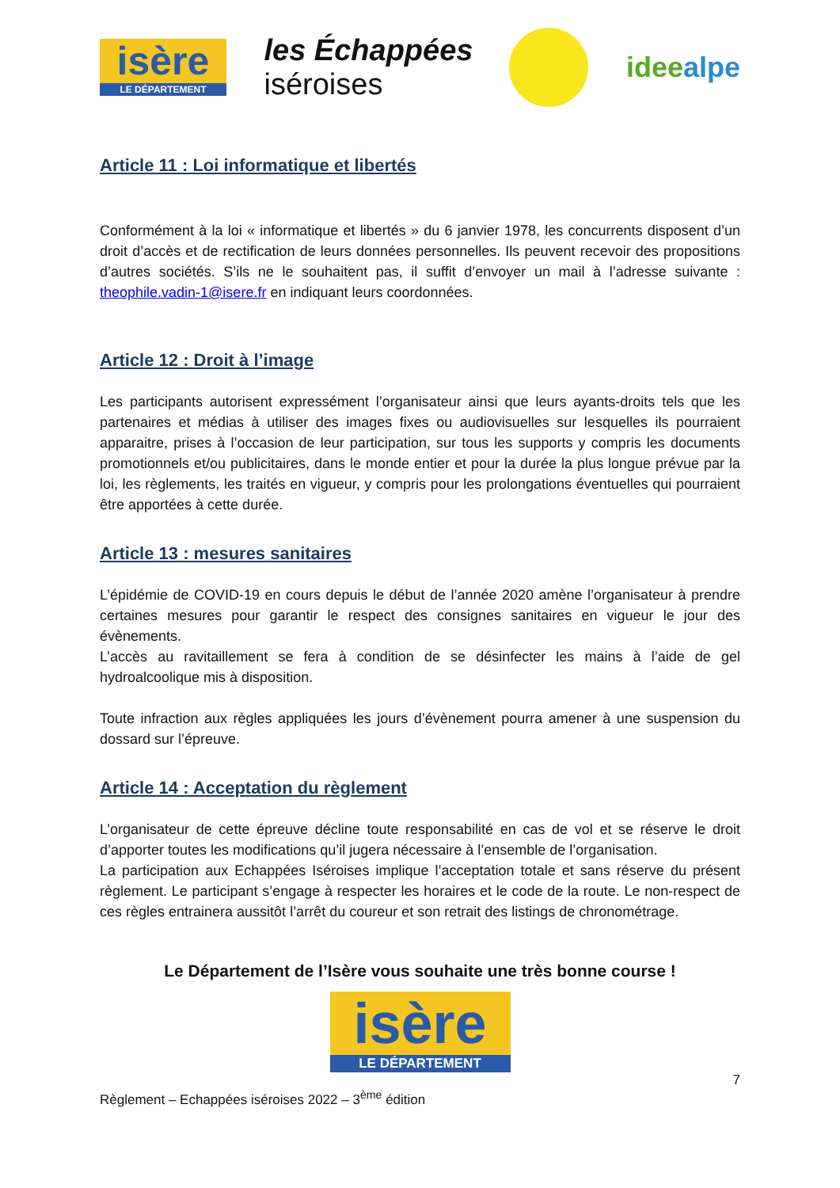isère
LE DÉPARTEMENT
les Échappées
iséroises
ideealpe
Article 11 : Loi informatique et libertés
Conformément à la loi « informatique et libertés » du 6 janvier 1978, les concurrents disposent d’un droit d’accès et de rectification de leurs données personnelles. Ils peuvent recevoir des propositions d’autres sociétés. S’ils ne le souhaitent pas, il suffit d’envoyer un mail à l’adresse suivante : theophile.vadin-1@isere.fr en indiquant leurs coordonnées.
Article 12 : Droit à l’image
Les participants autorisent expressément l’organisateur ainsi que leurs ayants-droits tels que les partenaires et médias à utiliser des images fixes ou audiovisuelles sur lesquelles ils pourraient apparaitre, prises à l’occasion de leur participation, sur tous les supports y compris les documents promotionnels et/ou publicitaires, dans le monde entier et pour la durée la plus longue prévue par la loi, les règlements, les traités en vigueur, y compris pour les prolongations éventuelles qui pourraient être apportées à cette durée.
Article 13 : mesures sanitaires
L’épidémie de COVID-19 en cours depuis le début de l’année 2020 amène l’organisateur à prendre certaines mesures pour garantir le respect des consignes sanitaires en vigueur le jour des évènements.
L’accès au ravitaillement se fera à condition de se désinfecter les mains à l’aide de gel hydroalcoolique mis à disposition.
Toute infraction aux règles appliquées les jours d’évènement pourra amener à une suspension du dossard sur l’épreuve.
Article 14 : Acceptation du règlement
L’organisateur de cette épreuve décline toute responsabilité en cas de vol et se réserve le droit d’apporter toutes les modifications qu’il jugera nécessaire à l’ensemble de l’organisation.
La participation aux Echappées Iséroises implique l’acceptation totale et sans réserve du présent règlement. Le participant s’engage à respecter les horaires et le code de la route. Le non-respect de ces règles entrainera aussitôt l’arrêt du coureur et son retrait des listings de chronométrage.
Le Département de l’Isère vous souhaite une très bonne course !
isère
LE DÉPARTEMENT
7
Règlement – Echappées iséroises 2022 – 3<sup>ème</sup> édition